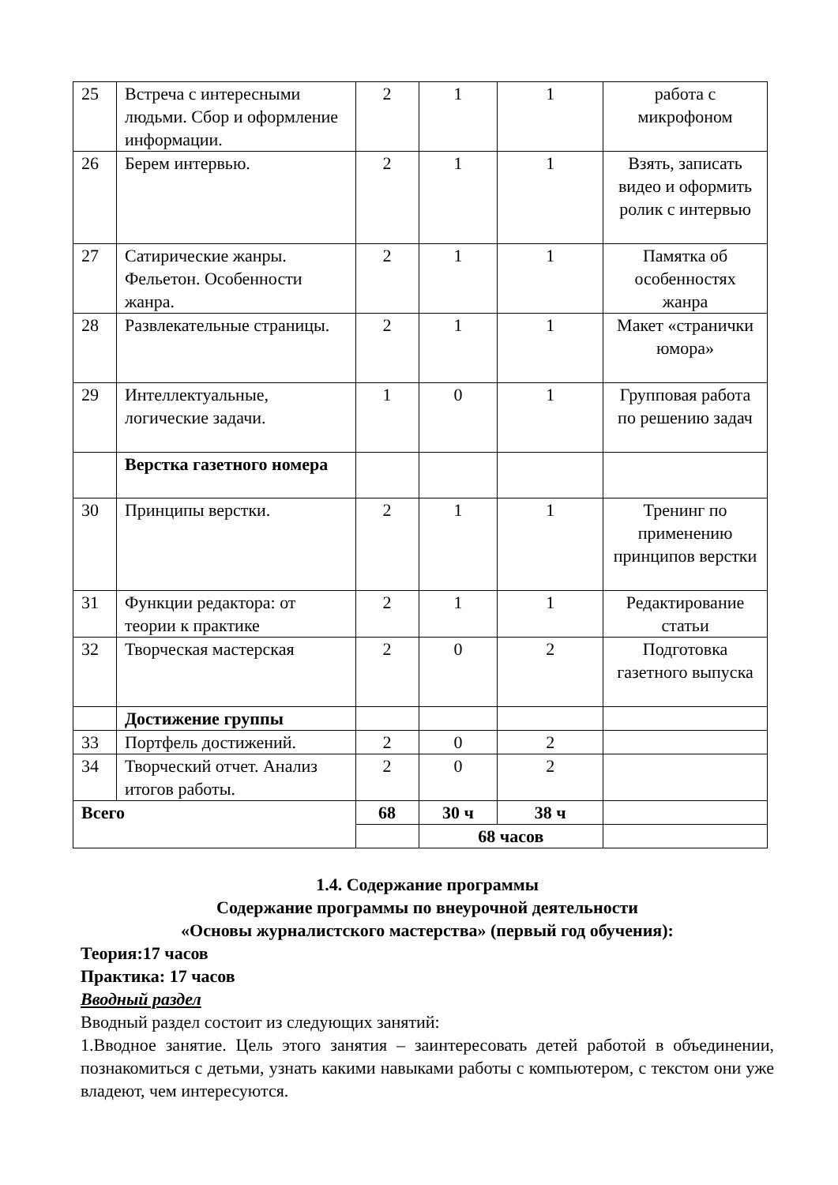| 25 | Встреча с интересными людьми. Сбор и оформление информации. | 2 | 1 | 1 | работа с микрофоном |
| 26 | Берем интервью. | 2 | 1 | 1 | Взять, записать видео и оформить ролик с интервью |
| 27 | Сатирические жанры. Фельетон. Особенности жанра. | 2 | 1 | 1 | Памятка об особенностях жанра |
| 28 | Развлекательные страницы. | 2 | 1 | 1 | Макет «странички юмора» |
| 29 | Интеллектуальные, логические задачи. | 1 | 0 | 1 | Групповая работа по решению задач |
| | Верстка газетного номера | | | | |
| 30 | Принципы верстки. | 2 | 1 | 1 | Тренинг по применению принципов верстки |
| 31 | Функции редактора: от теории к практике | 2 | 1 | 1 | Редактирование статьи |
| 32 | Творческая мастерская | 2 | 0 | 2 | Подготовка газетного выпуска |
| | Достижение группы | | | | |
| 33 | Портфель достижений. | 2 | 0 | 2 | |
| 34 | Творческий отчет. Анализ итогов работы. | 2 | 0 | 2 | |
| Всего | | 68 | 30 ч | 38 ч | |
| | | | 68 часов | | |
1.4. Содержание программы
Содержание программы по внеурочной деятельности
«Основы журналистского мастерства» (первый год обучения):
Теория:17 часов
Практика: 17 часов
Вводный раздел
Вводный раздел состоит из следующих занятий:
1.Вводное занятие. Цель этого занятия – заинтересовать детей работой в объединении, познакомиться с детьми, узнать какими навыками работы с компьютером, с текстом они уже владеют, чем интересуются.